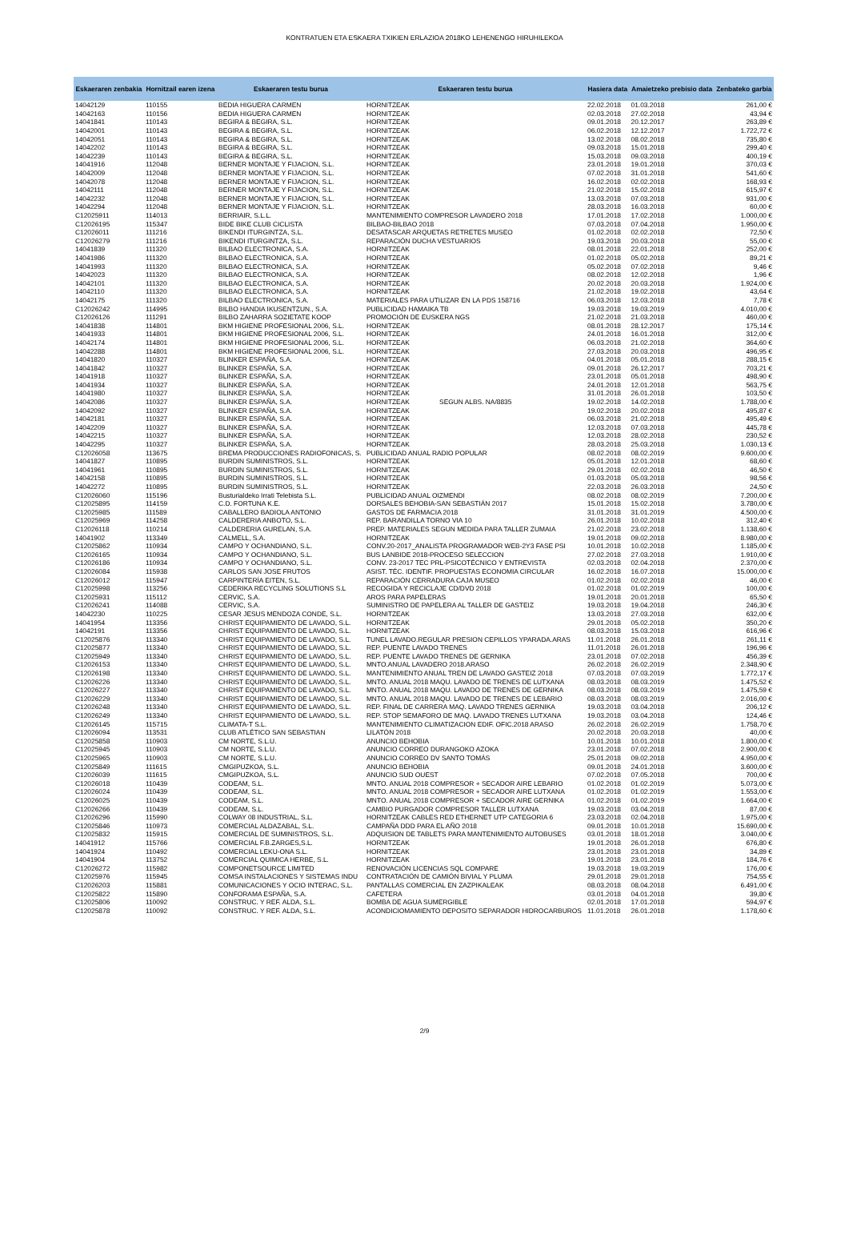KONTRATUEN ETA ESKAERA TXIKIEN ERLAZIOA 2018KO LEHENENGO HIRUHILEKOA
| Eskaeraren zenbakia | Hornitzail earen izena | Eskaeraren testu burua | Eskaeraren testu burua | Hasiera data | Amaietzeko prebisio data | Zenbateko garbia |
| --- | --- | --- | --- | --- | --- | --- |
| 14042129 | 110155 | BEDIA HIGUERA CARMEN | HORNITZEAK | 22.02.2018 | 01.03.2018 | 261,00 € |
| 14042163 | 110156 | BEDIA HIGUERA CARMEN | HORNITZEAK | 02.03.2018 | 27.02.2018 | 43,94 € |
| 14041841 | 110143 | BEGIRA & BEGIRA, S.L. | HORNITZEAK | 09.01.2018 | 20.12.2017 | 263,89 € |
| 14042001 | 110143 | BEGIRA & BEGIRA, S.L. | HORNITZEAK | 06.02.2018 | 12.12.2017 | 1.722,72 € |
| 14042051 | 110143 | BEGIRA & BEGIRA, S.L. | HORNITZEAK | 13.02.2018 | 08.02.2018 | 735,80 € |
| 14042202 | 110143 | BEGIRA & BEGIRA, S.L. | HORNITZEAK | 09.03.2018 | 15.01.2018 | 299,40 € |
| 14042239 | 110143 | BEGIRA & BEGIRA, S.L. | HORNITZEAK | 15.03.2018 | 09.03.2018 | 400,19 € |
| 14041916 | 112048 | BERNER MONTAJE Y FIJACION, S.L. | HORNITZEAK | 23.01.2018 | 19.01.2018 | 370,03 € |
| 14042009 | 112048 | BERNER MONTAJE Y FIJACION, S.L. | HORNITZEAK | 07.02.2018 | 31.01.2018 | 541,60 € |
| 14042078 | 112048 | BERNER MONTAJE Y FIJACION, S.L. | HORNITZEAK | 16.02.2018 | 02.02.2018 | 168,93 € |
| 14042111 | 112048 | BERNER MONTAJE Y FIJACION, S.L. | HORNITZEAK | 21.02.2018 | 15.02.2018 | 615,97 € |
| 14042232 | 112048 | BERNER MONTAJE Y FIJACION, S.L. | HORNITZEAK | 13.03.2018 | 07.03.2018 | 931,00 € |
| 14042294 | 112048 | BERNER MONTAJE Y FIJACION, S.L. | HORNITZEAK | 28.03.2018 | 16.03.2018 | 60,00 € |
| C12025911 | 114013 | BERRIAIR, S.L.L. | MANTENIMIENTO COMPRESOR LAVADERO 2018 | 17.01.2018 | 17.02.2018 | 1.000,00 € |
| C12026195 | 115347 | BIDE BIKE CLUB CICLISTA | BILBAO-BILBAO 2018 | 07.03.2018 | 07.04.2018 | 1.950,00 € |
| C12026011 | 111216 | BIKENDI ITURGINTZA, S.L. | DESATASCAR ARQUETAS RETRETES MUSEO | 01.02.2018 | 02.02.2018 | 72,50 € |
| C12026279 | 111216 | BIKENDI ITURGINTZA, S.L. | REPARACIÓN DUCHA VESTUARIOS | 19.03.2018 | 20.03.2018 | 55,00 € |
| 14041839 | 111320 | BILBAO ELECTRONICA, S.A. | HORNITZEAK | 08.01.2018 | 22.01.2018 | 252,00 € |
| 14041986 | 111320 | BILBAO ELECTRONICA, S.A. | HORNITZEAK | 01.02.2018 | 05.02.2018 | 89,21 € |
| 14041993 | 111320 | BILBAO ELECTRONICA, S.A. | HORNITZEAK | 05.02.2018 | 07.02.2018 | 9,46 € |
| 14042023 | 111320 | BILBAO ELECTRONICA, S.A. | HORNITZEAK | 08.02.2018 | 12.02.2018 | 1,96 € |
| 14042101 | 111320 | BILBAO ELECTRONICA, S.A. | HORNITZEAK | 20.02.2018 | 20.03.2018 | 1.924,00 € |
| 14042110 | 111320 | BILBAO ELECTRONICA, S.A. | HORNITZEAK | 21.02.2018 | 19.02.2018 | 43,64 € |
| 14042175 | 111320 | BILBAO ELECTRONICA, S.A. | MATERIALES PARA UTILIZAR EN LA PDS 158716 | 06.03.2018 | 12.03.2018 | 7,78 € |
| C12026242 | 114995 | BILBO HANDIA IKUSENTZUN., S.A. | PUBLICIDAD HAMAIKA TB | 19.03.2018 | 19.03.2019 | 4.010,00 € |
| C12026126 | 111291 | BILBO ZAHARRA SOZIETATE KOOP | PROMOCIÓN DE EUSKERA NGS | 21.02.2018 | 21.03.2018 | 460,00 € |
| 14041838 | 114801 | BKM HIGIENE PROFESIONAL 2006, S.L. | HORNITZEAK | 08.01.2018 | 28.12.2017 | 175,14 € |
| 14041933 | 114801 | BKM HIGIENE PROFESIONAL 2006, S.L. | HORNITZEAK | 24.01.2018 | 16.01.2018 | 312,00 € |
| 14042174 | 114801 | BKM HIGIENE PROFESIONAL 2006, S.L. | HORNITZEAK | 06.03.2018 | 21.02.2018 | 364,60 € |
| 14042288 | 114801 | BKM HIGIENE PROFESIONAL 2006, S.L. | HORNITZEAK | 27.03.2018 | 20.03.2018 | 496,95 € |
| 14041820 | 110327 | BLINKER ESPAÑA, S.A. | HORNITZEAK | 04.01.2018 | 05.01.2018 | 288,15 € |
| 14041842 | 110327 | BLINKER ESPAÑA, S.A. | HORNITZEAK | 09.01.2018 | 26.12.2017 | 703,21 € |
| 14041918 | 110327 | BLINKER ESPAÑA, S.A. | HORNITZEAK | 23.01.2018 | 05.01.2018 | 498,90 € |
| 14041934 | 110327 | BLINKER ESPAÑA, S.A. | HORNITZEAK | 24.01.2018 | 12.01.2018 | 563,75 € |
| 14041980 | 110327 | BLINKER ESPAÑA, S.A. | HORNITZEAK | 31.01.2018 | 26.01.2018 | 103,50 € |
| 14042086 | 110327 | BLINKER ESPAÑA, S.A. | HORNITZEAK SEGUN ALBS. NA/8835 | 19.02.2018 | 14.02.2018 | 1.788,00 € |
| 14042092 | 110327 | BLINKER ESPAÑA, S.A. | HORNITZEAK | 19.02.2018 | 20.02.2018 | 495,87 € |
| 14042181 | 110327 | BLINKER ESPAÑA, S.A. | HORNITZEAK | 06.03.2018 | 21.02.2018 | 495,49 € |
| 14042209 | 110327 | BLINKER ESPAÑA, S.A. | HORNITZEAK | 12.03.2018 | 07.03.2018 | 445,78 € |
| 14042215 | 110327 | BLINKER ESPAÑA, S.A. | HORNITZEAK | 12.03.2018 | 28.02.2018 | 230,52 € |
| 14042295 | 110327 | BLINKER ESPAÑA, S.A. | HORNITZEAK | 28.03.2018 | 25.03.2018 | 1.030,13 € |
| C12026058 | 113675 | BREMA PRODUCCIONES RADIOFONICAS, S. | PUBLICIDAD ANUAL RADIO POPULAR | 08.02.2018 | 08.02.2019 | 9.600,00 € |
| 14041827 | 110895 | BURDIN SUMINISTROS, S.L. | HORNITZEAK | 05.01.2018 | 12.01.2018 | 68,60 € |
| 14041961 | 110895 | BURDIN SUMINISTROS, S.L. | HORNITZEAK | 29.01.2018 | 02.02.2018 | 46,50 € |
| 14042158 | 110895 | BURDIN SUMINISTROS, S.L. | HORNITZEAK | 01.03.2018 | 05.03.2018 | 98,56 € |
| 14042272 | 110895 | BURDIN SUMINISTROS, S.L. | HORNITZEAK | 22.03.2018 | 26.03.2018 | 24,50 € |
| C12026060 | 115196 | Busturialdeko Irrati Telebista S.L. | PUBLICIDAD ANUAL OIZMENDI | 08.02.2018 | 08.02.2019 | 7.200,00 € |
| C12025895 | 114159 | C.D. FORTUNA K.E. | DORSALES BEHOBIA-SAN SEBASTIÁN 2017 | 15.01.2018 | 15.02.2018 | 3.780,00 € |
| C12025985 | 111589 | CABALLERO BADIOLA ANTONIO | GASTOS DE FARMACIA 2018 | 31.01.2018 | 31.01.2019 | 4.500,00 € |
| C12025969 | 114258 | CALDERERIA ANBOTO, S.L. | REP. BARANDILLA TORNO VIA 10 | 26.01.2018 | 10.02.2018 | 312,40 € |
| C12026118 | 110214 | CALDERERIA GURELAN, S.A. | PREP. MATERIALES SEGUN MEDIDA PARA TALLER ZUMAIA | 21.02.2018 | 23.02.2018 | 1.138,60 € |
| 14041902 | 113349 | CALMELL, S.A. | HORNITZEAK | 19.01.2018 | 09.02.2018 | 8.980,00 € |
| C12025862 | 110934 | CAMPO Y OCHANDIANO, S.L. | CONV.20-2017_ANALISTA PROGRAMADOR WEB-2Y3 FASE PSI | 10.01.2018 | 10.02.2018 | 1.185,00 € |
| C12026165 | 110934 | CAMPO Y OCHANDIANO, S.L. | BUS LANBIDE 2018-PROCESO SELECCION | 27.02.2018 | 27.03.2018 | 1.910,00 € |
| C12026186 | 110934 | CAMPO Y OCHANDIANO, S.L. | CONV. 23-2017 TEC PRL-PSICOTÉCNICO Y ENTREVISTA | 02.03.2018 | 02.04.2018 | 2.370,00 € |
| C12026084 | 115938 | CARLOS SAN JOSE FRUTOS | ASIST. TÉC. IDENTIF. PROPUESTAS ECONOMIA CIRCULAR | 16.02.2018 | 16.07.2018 | 15.000,00 € |
| C12026012 | 115947 | CARPINTERÍA EITEN, S.L. | REPARACIÓN CERRADURA CAJA MUSEO | 01.02.2018 | 02.02.2018 | 46,00 € |
| C12025998 | 113256 | CEDERIKA RECYCLING SOLUTIONS S.L | RECOGIDA Y RECICLAJE CD/DVD 2018 | 01.02.2018 | 01.02.2019 | 100,00 € |
| C12025931 | 115112 | CERVIC, S.A. | AROS PARA PAPELERAS | 19.01.2018 | 20.01.2018 | 65,50 € |
| C12026241 | 114088 | CERVIC, S.A. | SUMINISTRO DE PAPELERA AL TALLER DE GASTEIZ | 19.03.2018 | 19.04.2018 | 246,30 € |
| 14042230 | 110225 | CESAR JESUS MENDOZA CONDE, S.L. | HORNITZEAK | 13.03.2018 | 27.03.2018 | 632,00 € |
| 14041954 | 113356 | CHRIST EQUIPAMIENTO DE LAVADO, S.L. | HORNITZEAK | 29.01.2018 | 05.02.2018 | 350,20 € |
| 14042191 | 113356 | CHRIST EQUIPAMIENTO DE LAVADO, S.L. | HORNITZEAK | 08.03.2018 | 15.03.2018 | 616,96 € |
| C12025876 | 113340 | CHRIST EQUIPAMIENTO DE LAVADO, S.L. | TUNEL LAVADO.REGULAR PRESION CEPILLOS YPARADA.ARAS | 11.01.2018 | 26.01.2018 | 261,11 € |
| C12025877 | 113340 | CHRIST EQUIPAMIENTO DE LAVADO, S.L. | REP. PUENTE LAVADO TRENES | 11.01.2018 | 26.01.2018 | 196,96 € |
| C12025949 | 113340 | CHRIST EQUIPAMIENTO DE LAVADO, S.L. | REP. PUENTE LAVADO TRENES DE GERNIKA | 23.01.2018 | 07.02.2018 | 456,39 € |
| C12026153 | 113340 | CHRIST EQUIPAMIENTO DE LAVADO, S.L. | MNTO.ANUAL LAVADERO 2018.ARASO | 26.02.2018 | 26.02.2019 | 2.348,90 € |
| C12026198 | 113340 | CHRIST EQUIPAMIENTO DE LAVADO, S.L. | MANTENIMIENTO ANUAL TREN DE LAVADO GASTEIZ 2018 | 07.03.2018 | 07.03.2019 | 1.772,17 € |
| C12026226 | 113340 | CHRIST EQUIPAMIENTO DE LAVADO, S.L. | MNTO. ANUAL 2018 MAQU. LAVADO DE TRENES DE LUTXANA | 08.03.2018 | 08.03.2019 | 1.475,52 € |
| C12026227 | 113340 | CHRIST EQUIPAMIENTO DE LAVADO, S.L. | MNTO. ANUAL 2018 MAQU. LAVADO DE TRENES DE GERNIKA | 08.03.2018 | 08.03.2019 | 1.475,59 € |
| C12026229 | 113340 | CHRIST EQUIPAMIENTO DE LAVADO, S.L. | MNTO. ANUAL 2018 MAQU. LAVADO DE TRENES DE LEBARIO | 08.03.2018 | 08.03.2019 | 2.016,00 € |
| C12026248 | 113340 | CHRIST EQUIPAMIENTO DE LAVADO, S.L. | REP. FINAL DE CARRERA MAQ. LAVADO TRENES GERNIKA | 19.03.2018 | 03.04.2018 | 206,12 € |
| C12026249 | 113340 | CHRIST EQUIPAMIENTO DE LAVADO, S.L. | REP. STOP SEMAFORO DE MAQ. LAVADO TRENES LUTXANA | 19.03.2018 | 03.04.2018 | 124,46 € |
| C12026145 | 115715 | CLIMATA-T S.L. | MANTENIMIENTO CLIMATIZACION EDIF. OFIC.2018 ARASO | 26.02.2018 | 26.02.2019 | 1.758,70 € |
| C12026094 | 113531 | CLUB ATLÉTICO SAN SEBASTIAN | LILATÓN 2018 | 20.02.2018 | 20.03.2018 | 40,00 € |
| C12025858 | 110903 | CM NORTE, S.L.U. | ANUNCIO BEHOBIA | 10.01.2018 | 10.01.2018 | 1.800,00 € |
| C12025945 | 110903 | CM NORTE, S.L.U. | ANUNCIO CORREO DURANGOKO AZOKA | 23.01.2018 | 07.02.2018 | 2.900,00 € |
| C12025965 | 110903 | CM NORTE, S.L.U. | ANUNCIO CORREO DV SANTO TOMÁS | 25.01.2018 | 09.02.2018 | 4.950,00 € |
| C12025849 | 111615 | CMGIPUZKOA, S.L. | ANUNCIO BEHOBIA | 09.01.2018 | 24.01.2018 | 3.600,00 € |
| C12026039 | 111615 | CMGIPUZKOA, S.L. | ANUNCIO SUD OUEST | 07.02.2018 | 07.05.2018 | 700,00 € |
| C12026018 | 110439 | CODEAM, S.L. | MNTO. ANUAL 2018 COMPRESOR + SECADOR AIRE LEBARIO | 01.02.2018 | 01.02.2019 | 5.073,00 € |
| C12026024 | 110439 | CODEAM, S.L. | MNTO. ANUAL 2018 COMPRESOR + SECADOR AIRE LUTXANA | 01.02.2018 | 01.02.2019 | 1.553,00 € |
| C12026025 | 110439 | CODEAM, S.L. | MNTO. ANUAL 2018 COMPRESOR + SECADOR AIRE GERNIKA | 01.02.2018 | 01.02.2019 | 1.664,00 € |
| C12026266 | 110439 | CODEAM, S.L. | CAMBIO PURGADOR COMPRESOR TALLER LUTXANA | 19.03.2018 | 03.04.2018 | 87,00 € |
| C12026296 | 115990 | COLWAY 08 INDUSTRIAL, S.L. | HORNITZEAK CABLES RED ETHERNET UTP CATEGORIA 6 | 23.03.2018 | 02.04.2018 | 1.975,00 € |
| C12025846 | 110973 | COMERCIAL ALDAZABAL, S.L. | CAMPAÑA DDD PARA EL AÑO 2018 | 09.01.2018 | 10.01.2018 | 15.690,00 € |
| C12025832 | 115915 | COMERCIAL DE SUMINISTROS, S.L. | ADQUISION DE TABLETS PARA MANTENIMIENTO AUTOBUSES | 03.01.2018 | 18.01.2018 | 3.040,00 € |
| 14041912 | 115766 | COMERCIAL F.B.ZARGES,S.L. | HORNITZEAK | 19.01.2018 | 26.01.2018 | 676,80 € |
| 14041924 | 110492 | COMERCIAL LEKU-ONA S.L. | HORNITZEAK | 23.01.2018 | 23.01.2018 | 34,89 € |
| 14041904 | 113752 | COMERCIAL QUIMICA HERBE, S.L. | HORNITZEAK | 19.01.2018 | 23.01.2018 | 184,76 € |
| C12026272 | 115982 | COMPONETSOURCE LIMITED | RENOVACIÓN LICENCIAS SQL COMPARE | 19.03.2018 | 19.03.2019 | 176,00 € |
| C12025976 | 115945 | COMSA INSTALACIONES Y SISTEMAS INDU | CONTRATACIÓN DE CAMIÓN BIVIAL Y PLUMA | 29.01.2018 | 29.01.2018 | 754,55 € |
| C12026203 | 115881 | COMUNICACIONES Y OCIO INTERAC, S.L. | PANTALLAS COMERCIAL EN ZAZPIKALEAK | 08.03.2018 | 08.04.2018 | 6.491,00 € |
| C12025822 | 115890 | CONFORAMA ESPAÑA, S.A. | CAFETERA | 03.01.2018 | 04.01.2018 | 39,80 € |
| C12025806 | 110092 | CONSTRUC. Y REF. ALDA, S.L. | BOMBA DE AGUA SUMERGIBLE | 02.01.2018 | 17.01.2018 | 594,97 € |
| C12025878 | 110092 | CONSTRUC. Y REF. ALDA, S.L. | ACONDICIOMAMIENTO DEPOSITO SEPARADOR HIDROCARBUROS | 11.01.2018 | 26.01.2018 | 1.178,60 € |
2/9